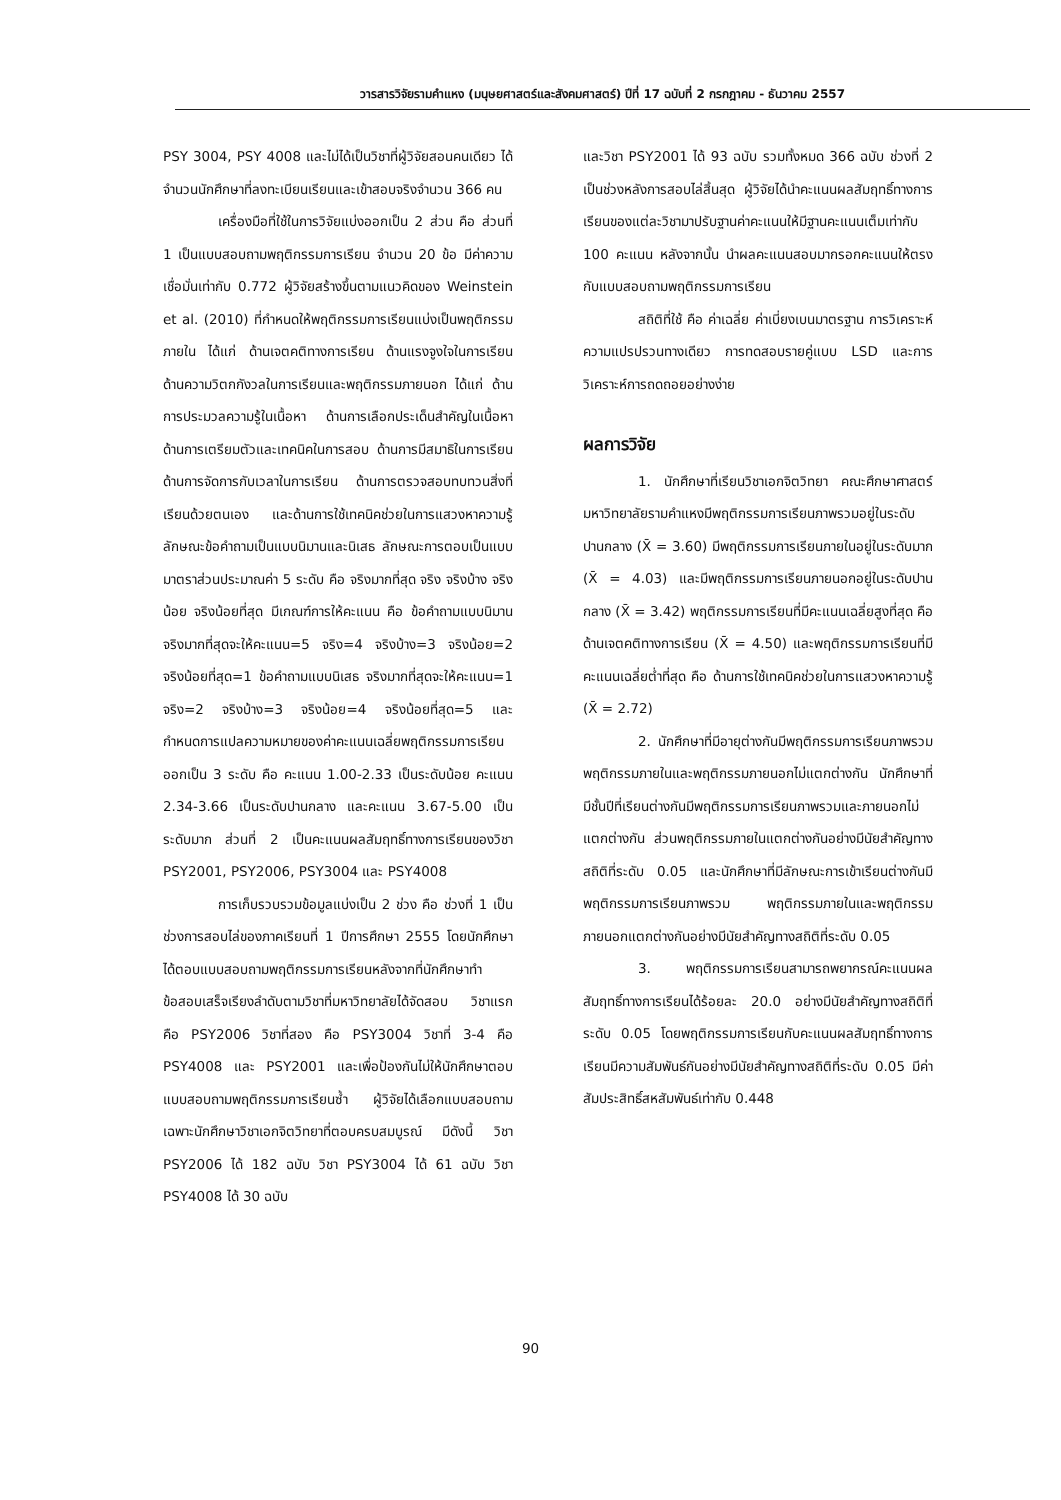วารสารวิจัยรามคำแหง (มนุษยศาสตร์และสังคมศาสตร์) ปีที่ 17 ฉบับที่ 2 กรกฎาคม - ธันวาคม 2557
PSY 3004, PSY 4008 และไม่ได้เป็นวิชาที่ผู้วิจัยสอนคนเดียว ได้จำนวนนักศึกษาที่ลงทะเบียนเรียนและเข้าสอบจริงจำนวน 366 คน
เครื่องมือที่ใช้ในการวิจัยแบ่งออกเป็น 2 ส่วน คือ ส่วนที่ 1 เป็นแบบสอบถามพฤติกรรมการเรียน จำนวน 20 ข้อ มีค่าความเชื่อมั่นเท่ากับ 0.772 ผู้วิจัยสร้างขึ้นตามแนวคิดของ Weinstein et al. (2010) ที่กำหนดให้พฤติกรรมการเรียนแบ่งเป็นพฤติกรรมภายใน ได้แก่ ด้านเจตคติทางการเรียน ด้านแรงจูงใจในการเรียน ด้านความวิตกกังวลในการเรียนและพฤติกรรมภายนอก ได้แก่ ด้านการประมวลความรู้ในเนื้อหา ด้านการเลือกประเด็นสำคัญในเนื้อหา ด้านการเตรียมตัวและเทคนิคในการสอบ ด้านการมีสมาธิในการเรียน ด้านการจัดการกับเวลาในการเรียน ด้านการตรวจสอบทบทวนสิ่งที่เรียนด้วยตนเอง และด้านการใช้เทคนิคช่วยในการแสวงหาความรู้ ลักษณะข้อคำถามเป็นแบบนิมานและนิเสธ ลักษณะการตอบเป็นแบบมาตราส่วนประมาณค่า 5 ระดับ คือ จริงมากที่สุด จริง จริงบ้าง จริงน้อย จริงน้อยที่สุด มีเกณฑ์การให้คะแนน คือ ข้อคำถามแบบนิมาน จริงมากที่สุดจะให้คะแนน=5 จริง=4 จริงบ้าง=3 จริงน้อย=2 จริงน้อยที่สุด=1 ข้อคำถามแบบนิเสธ จริงมากที่สุดจะให้คะแนน=1 จริง=2 จริงบ้าง=3 จริงน้อย=4 จริงน้อยที่สุด=5 และกำหนดการแปลความหมายของค่าคะแนนเฉลี่ยพฤติกรรมการเรียนออกเป็น 3 ระดับ คือ คะแนน 1.00-2.33 เป็นระดับน้อย คะแนน 2.34-3.66 เป็นระดับปานกลาง และคะแนน 3.67-5.00 เป็นระดับมาก ส่วนที่ 2 เป็นคะแนนผลสัมฤทธิ์ทางการเรียนของวิชา PSY2001, PSY2006, PSY3004 และ PSY4008
การเก็บรวบรวมข้อมูลแบ่งเป็น 2 ช่วง คือ ช่วงที่ 1 เป็นช่วงการสอบไล่ของภาคเรียนที่ 1 ปีการศึกษา 2555 โดยนักศึกษาได้ตอบแบบสอบถามพฤติกรรมการเรียนหลังจากที่นักศึกษาทำข้อสอบเสร็จเรียงลำดับตามวิชาที่มหาวิทยาลัยได้จัดสอบ วิชาแรก คือ PSY2006 วิชาที่สอง คือ PSY3004 วิชาที่ 3-4 คือ PSY4008 และ PSY2001 และเพื่อป้องกันไม่ให้นักศึกษาตอบแบบสอบถามพฤติกรรมการเรียนซ้ำ ผู้วิจัยได้เลือกแบบสอบถามเฉพาะนักศึกษาวิชาเอกจิตวิทยาที่ตอบครบสมบูรณ์ มีดังนี้ วิชา PSY2006 ได้ 182 ฉบับ วิชา PSY3004 ได้ 61 ฉบับ วิชา PSY4008 ได้ 30 ฉบับ
และวิชา PSY2001 ได้ 93 ฉบับ รวมทั้งหมด 366 ฉบับ ช่วงที่ 2 เป็นช่วงหลังการสอบไล่สิ้นสุด ผู้วิจัยได้นำคะแนนผลสัมฤทธิ์ทางการเรียนของแต่ละวิชามาปรับฐานค่าคะแนนให้มีฐานคะแนนเต็มเท่ากับ 100 คะแนน หลังจากนั้น นำผลคะแนนสอบมากรอกคะแนนให้ตรงกับแบบสอบถามพฤติกรรมการเรียน
สถิติที่ใช้ คือ ค่าเฉลี่ย ค่าเบี่ยงเบนมาตรฐาน การวิเคราะห์ความแปรปรวนทางเดียว การทดสอบรายคู่แบบ LSD และการวิเคราะห์การถดถอยอย่างง่าย
ผลการวิจัย
1. นักศึกษาที่เรียนวิชาเอกจิตวิทยา คณะศึกษาศาสตร์ มหาวิทยาลัยรามคำแหงมีพฤติกรรมการเรียนภาพรวมอยู่ในระดับปานกลาง (X̄ = 3.60) มีพฤติกรรมการเรียนภายในอยู่ในระดับมาก (X̄ = 4.03) และมีพฤติกรรมการเรียนภายนอกอยู่ในระดับปานกลาง (X̄ = 3.42) พฤติกรรมการเรียนที่มีคะแนนเฉลี่ยสูงที่สุด คือ ด้านเจตคติทางการเรียน (X̄ = 4.50) และพฤติกรรมการเรียนที่มีคะแนนเฉลี่ยต่ำที่สุด คือ ด้านการใช้เทคนิคช่วยในการแสวงหาความรู้ (X̄ = 2.72)
2. นักศึกษาที่มีอายุต่างกันมีพฤติกรรมการเรียนภาพรวม พฤติกรรมภายในและพฤติกรรมภายนอกไม่แตกต่างกัน นักศึกษาที่มีชั้นปีที่เรียนต่างกันมีพฤติกรรมการเรียนภาพรวมและภายนอกไม่แตกต่างกัน ส่วนพฤติกรรมภายในแตกต่างกันอย่างมีนัยสำคัญทางสถิติที่ระดับ 0.05 และนักศึกษาที่มีลักษณะการเข้าเรียนต่างกันมีพฤติกรรมการเรียนภาพรวม พฤติกรรมภายในและพฤติกรรมภายนอกแตกต่างกันอย่างมีนัยสำคัญทางสถิติที่ระดับ 0.05
3. พฤติกรรมการเรียนสามารถพยากรณ์คะแนนผลสัมฤทธิ์ทางการเรียนได้ร้อยละ 20.0 อย่างมีนัยสำคัญทางสถิติที่ระดับ 0.05 โดยพฤติกรรมการเรียนกับคะแนนผลสัมฤทธิ์ทางการเรียนมีความสัมพันธ์กันอย่างมีนัยสำคัญทางสถิติที่ระดับ 0.05 มีค่าสัมประสิทธิ์สหสัมพันธ์เท่ากับ 0.448
90